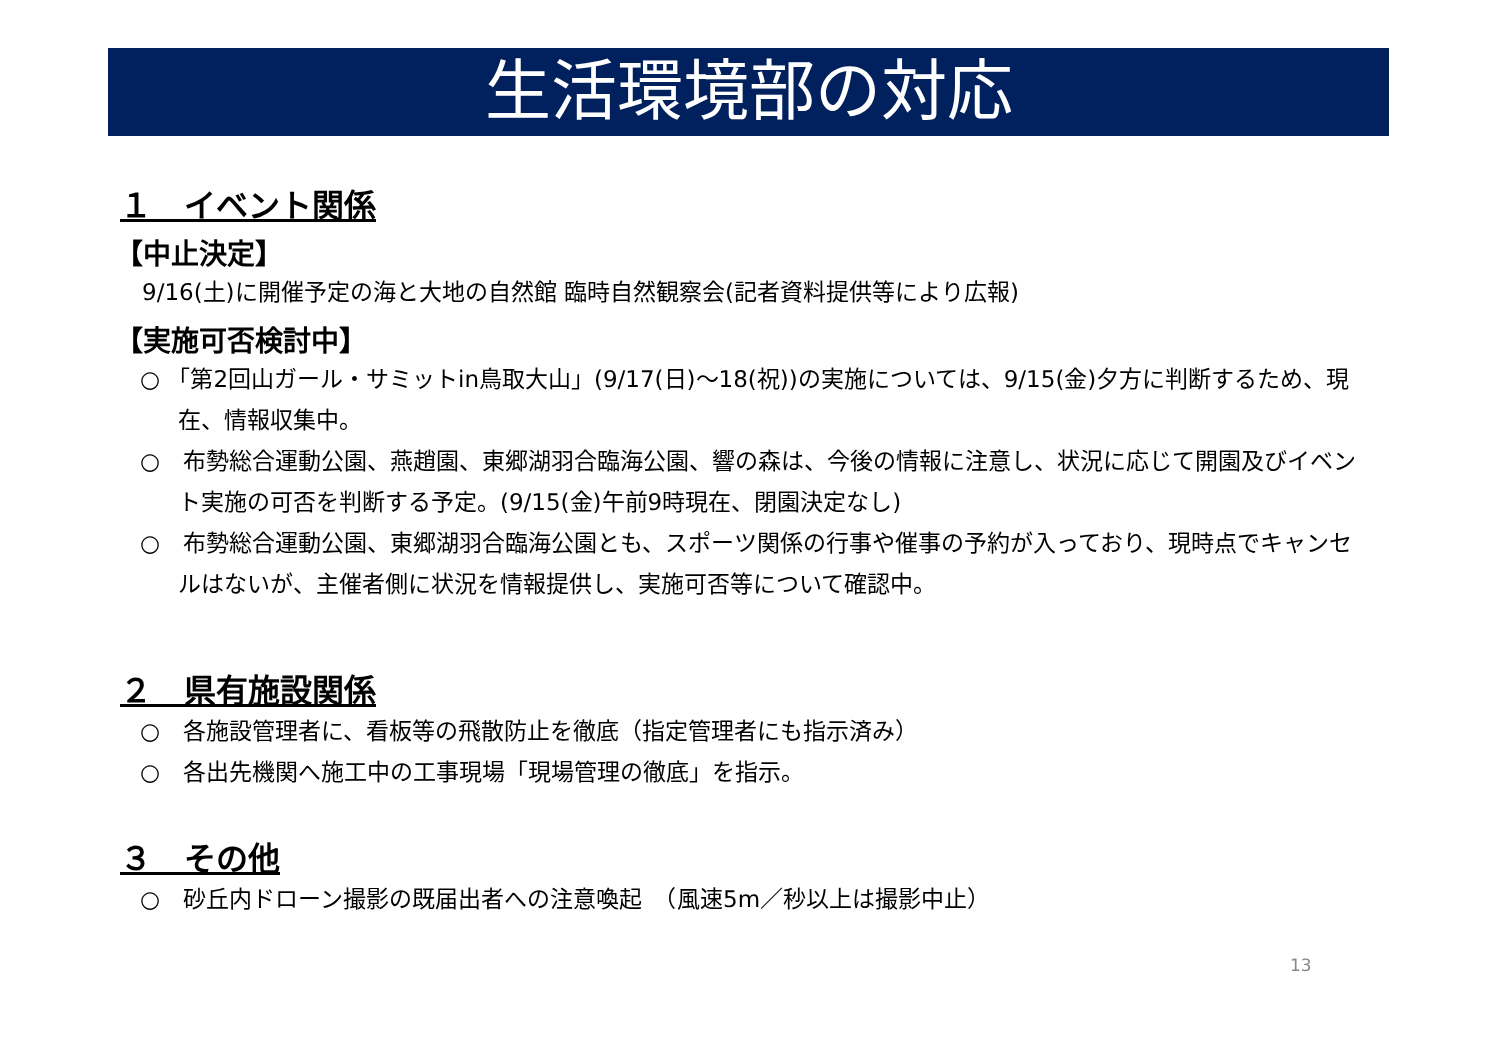生活環境部の対応
１　イベント関係
【中止決定】
9/16(土)に開催予定の海と大地の自然館 臨時自然観察会(記者資料提供等により広報)
【実施可否検討中】
○ 「第2回山ガール・サミットin鳥取大山」(9/17(日)～18(祝))の実施については、9/15(金)夕方に判断するため、現在、情報収集中。
○　布勢総合運動公園、燕趙園、東郷湖羽合臨海公園、響の森は、今後の情報に注意し、状況に応じて開園及びイベント実施の可否を判断する予定。(9/15(金)午前9時現在、閉園決定なし)
○　布勢総合運動公園、東郷湖羽合臨海公園とも、スポーツ関係の行事や催事の予約が入っており、現時点でキャンセルはないが、主催者側に状況を情報提供し、実施可否等について確認中。
２　県有施設関係
○　各施設管理者に、看板等の飛散防止を徹底（指定管理者にも指示済み）
○　各出先機関へ施工中の工事現場「現場管理の徹底」を指示。
３　その他
○　砂丘内ドローン撮影の既届出者への注意喚起　（風速5m／秒以上は撮影中止）
13